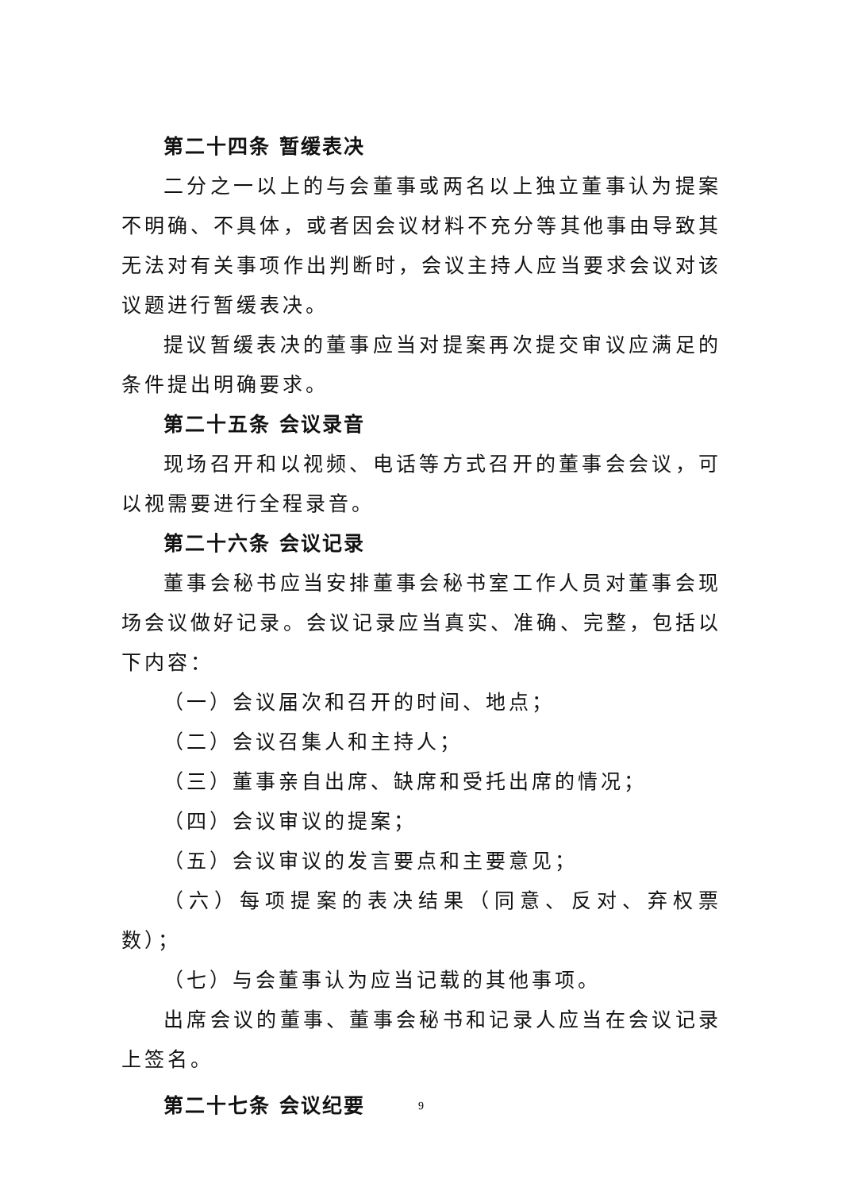第二十四条 暂缓表决
二分之一以上的与会董事或两名以上独立董事认为提案不明确、不具体，或者因会议材料不充分等其他事由导致其无法对有关事项作出判断时，会议主持人应当要求会议对该议题进行暂缓表决。
提议暂缓表决的董事应当对提案再次提交审议应满足的条件提出明确要求。
第二十五条 会议录音
现场召开和以视频、电话等方式召开的董事会会议，可以视需要进行全程录音。
第二十六条 会议记录
董事会秘书应当安排董事会秘书室工作人员对董事会现场会议做好记录。会议记录应当真实、准确、完整，包括以下内容：
（一）会议届次和召开的时间、地点；
（二）会议召集人和主持人；
（三）董事亲自出席、缺席和受托出席的情况；
（四）会议审议的提案；
（五）会议审议的发言要点和主要意见；
（六）每项提案的表决结果（同意、反对、弃权票数）；
（七）与会董事认为应当记载的其他事项。
出席会议的董事、董事会秘书和记录人应当在会议记录上签名。
第二十七条 会议纪要
9